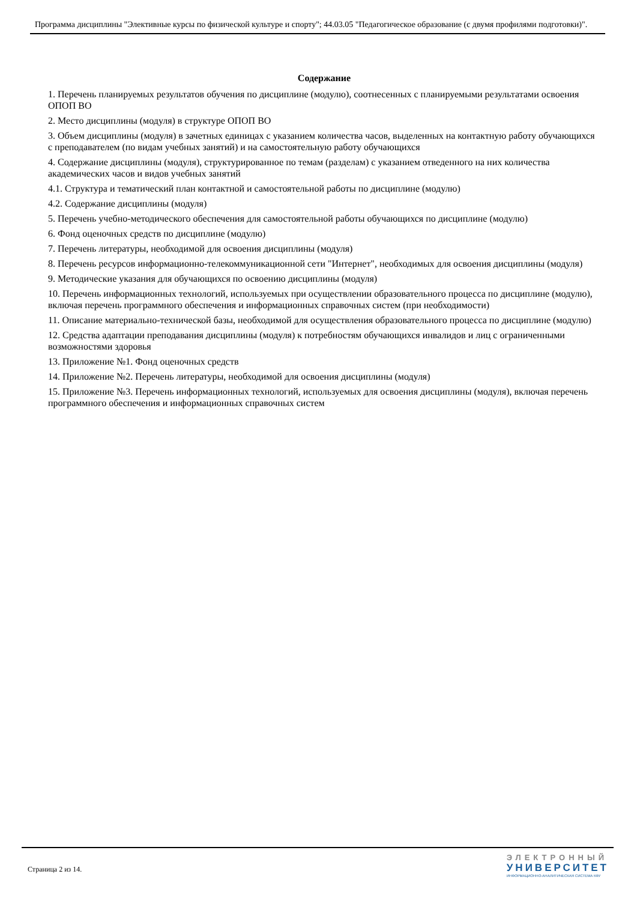Программа дисциплины "Элективные курсы по физической культуре и спорту"; 44.03.05 "Педагогическое образование (с двумя профилями подготовки)".
Содержание
1. Перечень планируемых результатов обучения по дисциплине (модулю), соотнесенных с планируемыми результатами освоения ОПОП ВО
2. Место дисциплины (модуля) в структуре ОПОП ВО
3. Объем дисциплины (модуля) в зачетных единицах с указанием количества часов, выделенных на контактную работу обучающихся с преподавателем (по видам учебных занятий) и на самостоятельную работу обучающихся
4. Содержание дисциплины (модуля), структурированное по темам (разделам) с указанием отведенного на них количества академических часов и видов учебных занятий
4.1. Структура и тематический план контактной и самостоятельной работы по дисциплине (модулю)
4.2. Содержание дисциплины (модуля)
5. Перечень учебно-методического обеспечения для самостоятельной работы обучающихся по дисциплине (модулю)
6. Фонд оценочных средств по дисциплине (модулю)
7. Перечень литературы, необходимой для освоения дисциплины (модуля)
8. Перечень ресурсов информационно-телекоммуникационной сети "Интернет", необходимых для освоения дисциплины (модуля)
9. Методические указания для обучающихся по освоению дисциплины (модуля)
10. Перечень информационных технологий, используемых при осуществлении образовательного процесса по дисциплине (модулю), включая перечень программного обеспечения и информационных справочных систем (при необходимости)
11. Описание материально-технической базы, необходимой для осуществления образовательного процесса по дисциплине (модулю)
12. Средства адаптации преподавания дисциплины (модуля) к потребностям обучающихся инвалидов и лиц с ограниченными возможностями здоровья
13. Приложение №1. Фонд оценочных средств
14. Приложение №2. Перечень литературы, необходимой для освоения дисциплины (модуля)
15. Приложение №3. Перечень информационных технологий, используемых для освоения дисциплины (модуля), включая перечень программного обеспечения и информационных справочных систем
Страница 2 из 14.
ЭЛЕКТРОННЫЙ
УНИВЕРСИТЕТ
ИНФОРМАЦИОННО-АНАЛИТИЧЕСКАЯ СИСТЕМА КФУ